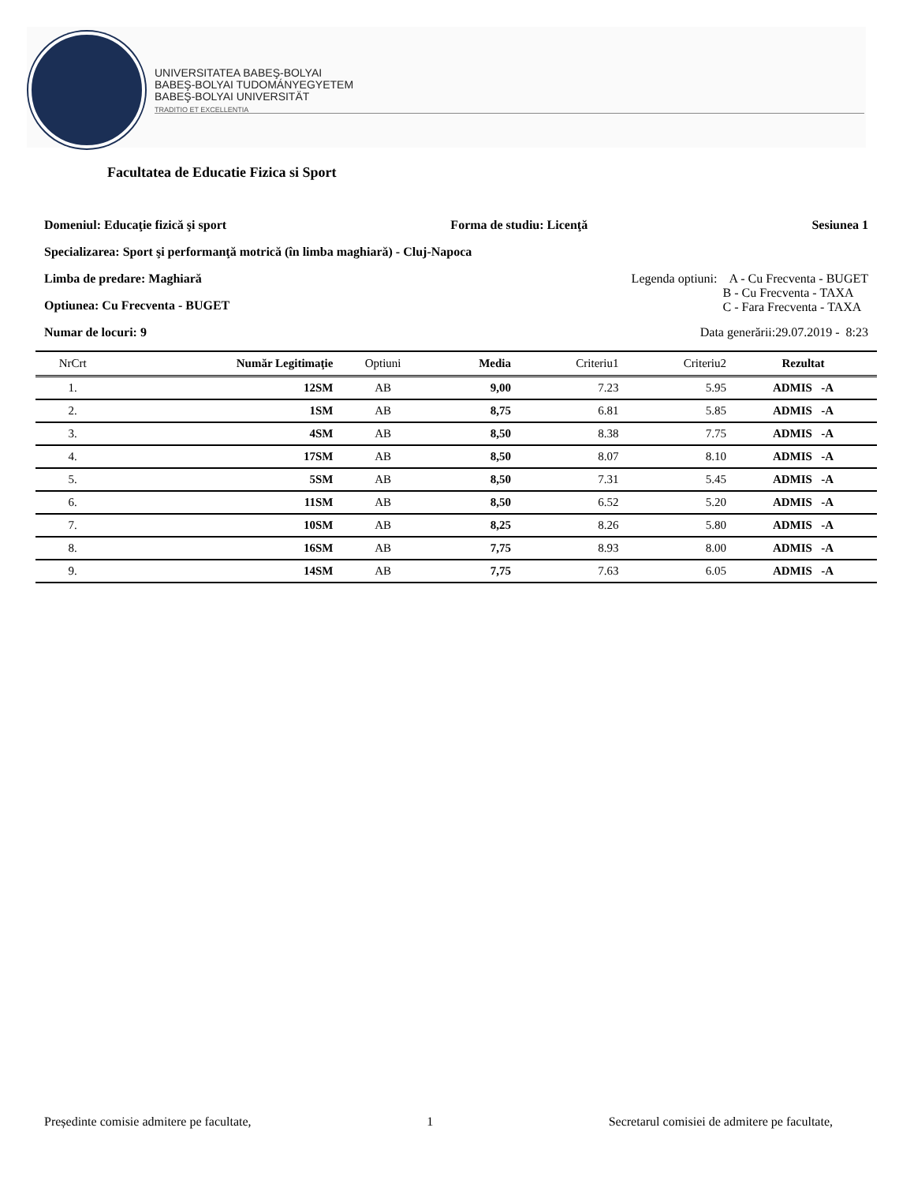UNIVERSITATEA BABEŞ-BOLYAI
BABEŞ-BOLYAI TUDOMÁNYEGYETEM
BABEŞ-BOLYAI UNIVERSITÄT
TRADITIO ET EXCELLENTIA
Facultatea de Educatie Fizica si Sport
Domeniul: Educaţie fizică şi sport Forma de studiu: Licenţă Sesiunea 1
Specializarea: Sport şi performanţă motrică (în limba maghiară) - Cluj-Napoca
Limba de predare: Maghiară Legenda optiuni: A - Cu Frecventa - BUGET
B - Cu Frecventa - TAXA
C - Fara Frecventa - TAXA
Optiunea: Cu Frecventa - BUGET
Numar de locuri: 9 Data generării:29.07.2019 - 8:23
| NrCrt | Număr Legitimaţie | Optiuni | Media | Criteriu1 | Criteriu2 | Rezultat |
| --- | --- | --- | --- | --- | --- | --- |
| 1. | 12SM | AB | 9,00 | 7.23 | 5.95 | ADMIS -A |
| 2. | 1SM | AB | 8,75 | 6.81 | 5.85 | ADMIS -A |
| 3. | 4SM | AB | 8,50 | 8.38 | 7.75 | ADMIS -A |
| 4. | 17SM | AB | 8,50 | 8.07 | 8.10 | ADMIS -A |
| 5. | 5SM | AB | 8,50 | 7.31 | 5.45 | ADMIS -A |
| 6. | 11SM | AB | 8,50 | 6.52 | 5.20 | ADMIS -A |
| 7. | 10SM | AB | 8,25 | 8.26 | 5.80 | ADMIS -A |
| 8. | 16SM | AB | 7,75 | 8.93 | 8.00 | ADMIS -A |
| 9. | 14SM | AB | 7,75 | 7.63 | 6.05 | ADMIS -A |
Președinte comisie admitere pe facultate, 1 Secretarul comisiei de admitere pe facultate,